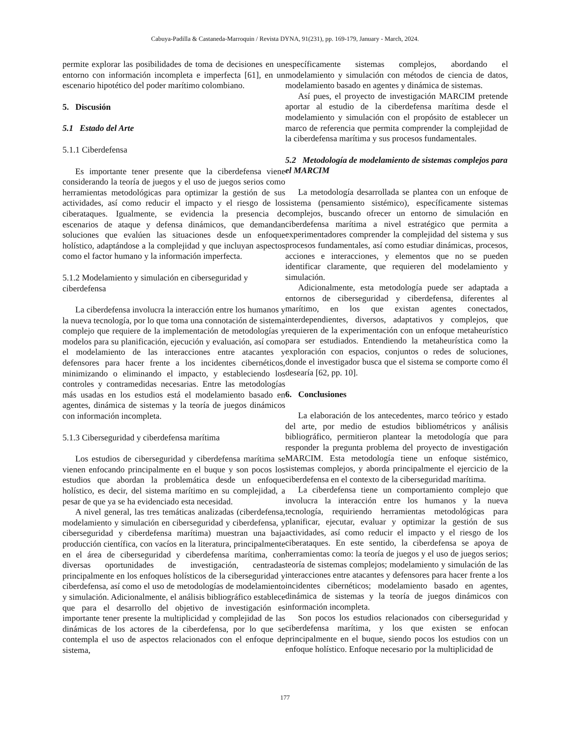Cabuya-Padilla & Castaneda-Marroquin / Revista DYNA, 91(231), pp. 169-179, January - March, 2024.
permite explorar las posibilidades de toma de decisiones en un entorno con información incompleta e imperfecta [61], en un escenario hipotético del poder marítimo colombiano.
5. Discusión
5.1 Estado del Arte
5.1.1 Ciberdefensa
Es importante tener presente que la ciberdefensa viene considerando la teoría de juegos y el uso de juegos serios como herramientas metodológicas para optimizar la gestión de sus actividades, así como reducir el impacto y el riesgo de los ciberataques. Igualmente, se evidencia la presencia de escenarios de ataque y defensa dinámicos, que demandan soluciones que evalúen las situaciones desde un enfoque holístico, adaptándose a la complejidad y que incluyan aspectos como el factor humano y la información imperfecta.
5.1.2 Modelamiento y simulación en ciberseguridad y ciberdefensa
La ciberdefensa involucra la interacción entre los humanos y la nueva tecnología, por lo que toma una connotación de sistema complejo que requiere de la implementación de metodologías y modelos para su planificación, ejecución y evaluación, así como el modelamiento de las interacciones entre atacantes y defensores para hacer frente a los incidentes cibernéticos, minimizando o eliminando el impacto, y estableciendo los controles y contramedidas necesarias. Entre las metodologías más usadas en los estudios está el modelamiento basado en agentes, dinámica de sistemas y la teoría de juegos dinámicos con información incompleta.
5.1.3 Ciberseguridad y ciberdefensa marítima
Los estudios de ciberseguridad y ciberdefensa marítima se vienen enfocando principalmente en el buque y son pocos los estudios que abordan la problemática desde un enfoque holístico, es decir, del sistema marítimo en su complejidad, a pesar de que ya se ha evidenciado esta necesidad.
A nivel general, las tres temáticas analizadas (ciberdefensa, modelamiento y simulación en ciberseguridad y ciberdefensa, y ciberseguridad y ciberdefensa marítima) muestran una baja producción científica, con vacíos en la literatura, principalmente en el área de ciberseguridad y ciberdefensa marítima, con diversas oportunidades de investigación, centradas principalmente en los enfoques holísticos de la ciberseguridad y ciberdefensa, así como el uso de metodologías de modelamiento y simulación. Adicionalmente, el análisis bibliográfico establece que para el desarrollo del objetivo de investigación es importante tener presente la multiplicidad y complejidad de las dinámicas de los actores de la ciberdefensa, por lo que se contempla el uso de aspectos relacionados con el enfoque de sistema,
específicamente sistemas complejos, abordando el modelamiento y simulación con métodos de ciencia de datos, modelamiento basado en agentes y dinámica de sistemas.
Así pues, el proyecto de investigación MARCIM pretende aportar al estudio de la ciberdefensa marítima desde el modelamiento y simulación con el propósito de establecer un marco de referencia que permita comprender la complejidad de la ciberdefensa marítima y sus procesos fundamentales.
5.2 Metodología de modelamiento de sistemas complejos para el MARCIM
La metodología desarrollada se plantea con un enfoque de sistema (pensamiento sistémico), específicamente sistemas complejos, buscando ofrecer un entorno de simulación en ciberdefensa marítima a nivel estratégico que permita a experimentadores comprender la complejidad del sistema y sus procesos fundamentales, así como estudiar dinámicas, procesos, acciones e interacciones, y elementos que no se pueden identificar claramente, que requieren del modelamiento y simulación.
Adicionalmente, esta metodología puede ser adaptada a entornos de ciberseguridad y ciberdefensa, diferentes al marítimo, en los que existan agentes conectados, interdependientes, diversos, adaptativos y complejos, que requieren de la experimentación con un enfoque metaheurístico para ser estudiados. Entendiendo la metaheurística como la exploración con espacios, conjuntos o redes de soluciones, donde el investigador busca que el sistema se comporte como él desearía [62, pp. 10].
6. Conclusiones
La elaboración de los antecedentes, marco teórico y estado del arte, por medio de estudios bibliométricos y análisis bibliográfico, permitieron plantear la metodología que para responder la pregunta problema del proyecto de investigación MARCIM. Esta metodología tiene un enfoque sistémico, sistemas complejos, y aborda principalmente el ejercicio de la ciberdefensa en el contexto de la ciberseguridad marítima.
La ciberdefensa tiene un comportamiento complejo que involucra la interacción entre los humanos y la nueva tecnología, requiriendo herramientas metodológicas para planificar, ejecutar, evaluar y optimizar la gestión de sus actividades, así como reducir el impacto y el riesgo de los ciberataques. En este sentido, la ciberdefensa se apoya de herramientas como: la teoría de juegos y el uso de juegos serios; teoría de sistemas complejos; modelamiento y simulación de las interacciones entre atacantes y defensores para hacer frente a los incidentes cibernéticos; modelamiento basado en agentes, dinámica de sistemas y la teoría de juegos dinámicos con información incompleta.
Son pocos los estudios relacionados con ciberseguridad y ciberdefensa marítima, y los que existen se enfocan principalmente en el buque, siendo pocos los estudios con un enfoque holístico. Enfoque necesario por la multiplicidad de
177